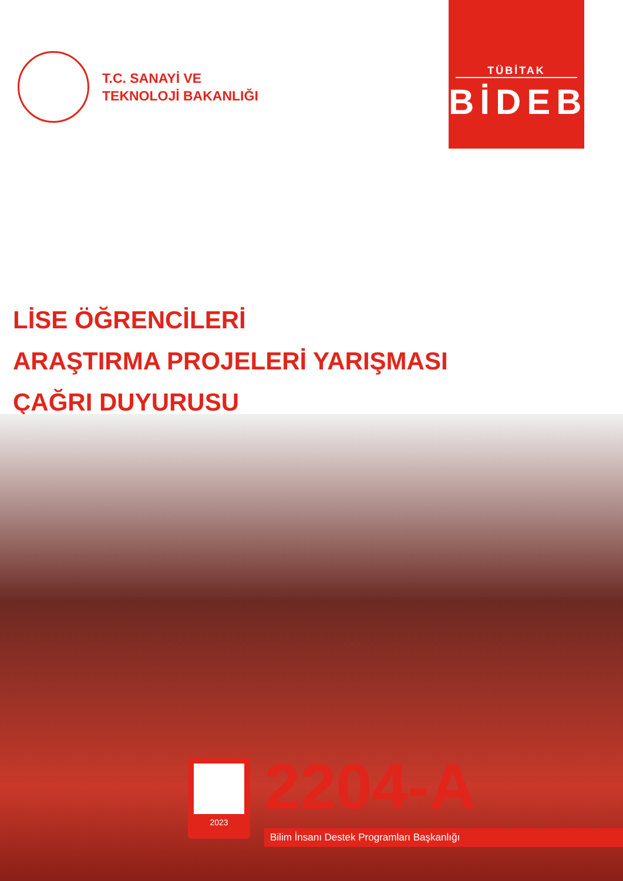T.C. SANAYİ VE
TEKNOLOJİ BAKANLIĞI
TÜBİTAK
BİDEB
LİSE ÖĞRENCİLERİ
ARAŞTIRMA PROJELERİ YARIŞMASI
ÇAĞRI DUYURUSU
2023 2204-A
Bilim İnsanı Destek Programları Başkanlığı